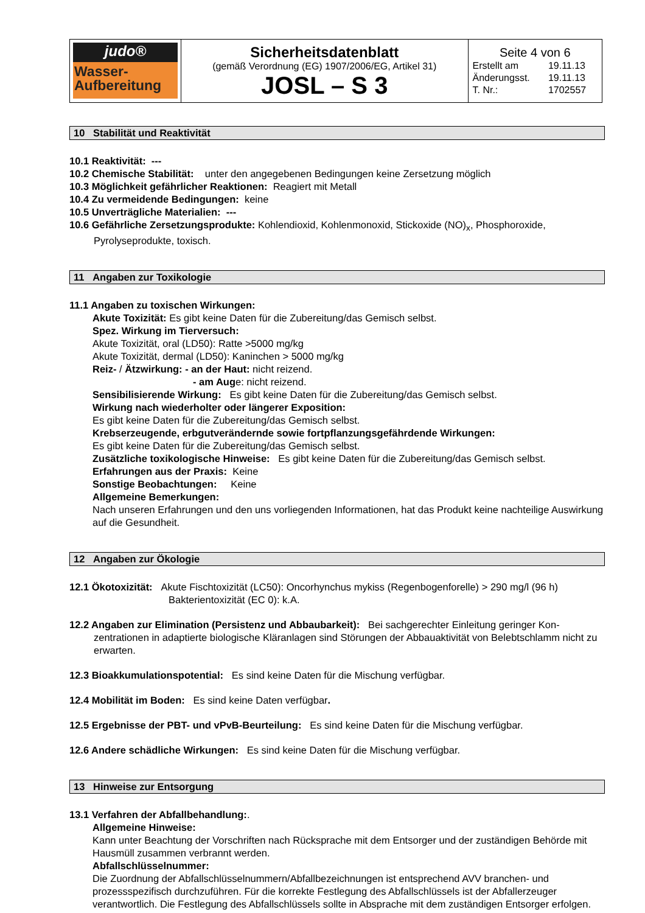| judo® Wasser- Aufbereitung | Sicherheitsdatenblatt (gemäß Verordnung (EG) 1907/2006/EG, Artikel 31) JOSL – S 3 | Seite 4 von 6 / Erstellt am / 19.11.13 / / Änderungsst. / 19.11.13 / / T. Nr.: / 1702557 / |
10 Stabilität und Reaktivität
10.1 Reaktivität: ---
10.2 Chemische Stabilität: unter den angegebenen Bedingungen keine Zersetzung möglich
10.3 Möglichkeit gefährlicher Reaktionen: Reagiert mit Metall
10.4 Zu vermeidende Bedingungen: keine
10.5 Unverträgliche Materialien: ---
10.6 Gefährliche Zersetzungsprodukte: Kohlendioxid, Kohlenmonoxid, Stickoxide (NO)<sub>x</sub>, Phosphoroxide,
Pyrolyseprodukte, toxisch.
11 Angaben zur Toxikologie
11.1 Angaben zu toxischen Wirkungen:
Akute Toxizität: Es gibt keine Daten für die Zubereitung/das Gemisch selbst.
Spez. Wirkung im Tierversuch:
Akute Toxizität, oral (LD50): Ratte >5000 mg/kg
Akute Toxizität, dermal (LD50): Kaninchen > 5000 mg/kg
Reiz- / Ätzwirkung: - an der Haut: nicht reizend.
- am Auge: nicht reizend.
Sensibilisierende Wirkung: Es gibt keine Daten für die Zubereitung/das Gemisch selbst.
Wirkung nach wiederholter oder längerer Exposition:
Es gibt keine Daten für die Zubereitung/das Gemisch selbst.
Krebserzeugende, erbgutverändernde sowie fortpflanzungsgefährdende Wirkungen:
Es gibt keine Daten für die Zubereitung/das Gemisch selbst.
Zusätzliche toxikologische Hinweise: Es gibt keine Daten für die Zubereitung/das Gemisch selbst.
Erfahrungen aus der Praxis: Keine
Sonstige Beobachtungen: Keine
Allgemeine Bemerkungen:
Nach unseren Erfahrungen und den uns vorliegenden Informationen, hat das Produkt keine nachteilige Auswirkung auf die Gesundheit.
12 Angaben zur Ökologie
12.1 Ökotoxizität: Akute Fischtoxizität (LC50): Oncorhynchus mykiss (Regenbogenforelle) > 290 mg/l (96 h)
Bakterientoxizität (EC 0): k.A.
12.2 Angaben zur Elimination (Persistenz und Abbaubarkeit): Bei sachgerechter Einleitung geringer Kon-
zentrationen in adaptierte biologische Kläranlagen sind Störungen der Abbauaktivität von Belebtschlamm nicht zu erwarten.
12.3 Bioakkumulationspotential: Es sind keine Daten für die Mischung verfügbar.
12.4 Mobilität im Boden: Es sind keine Daten verfügbar.
12.5 Ergebnisse der PBT- und vPvB-Beurteilung: Es sind keine Daten für die Mischung verfügbar.
12.6 Andere schädliche Wirkungen: Es sind keine Daten für die Mischung verfügbar.
13 Hinweise zur Entsorgung
13.1 Verfahren der Abfallbehandlung:.
Allgemeine Hinweise:
Kann unter Beachtung der Vorschriften nach Rücksprache mit dem Entsorger und der zuständigen Behörde mit Hausmüll zusammen verbrannt werden.
Abfallschlüsselnummer:
Die Zuordnung der Abfallschlüsselnummern/Abfallbezeichnungen ist entsprechend AVV branchen- und prozessspezifisch durchzuführen. Für die korrekte Festlegung des Abfallschlüssels ist der Abfallerzeuger verantwortlich. Die Festlegung des Abfallschlüssels sollte in Absprache mit dem zuständigen Entsorger erfolgen.